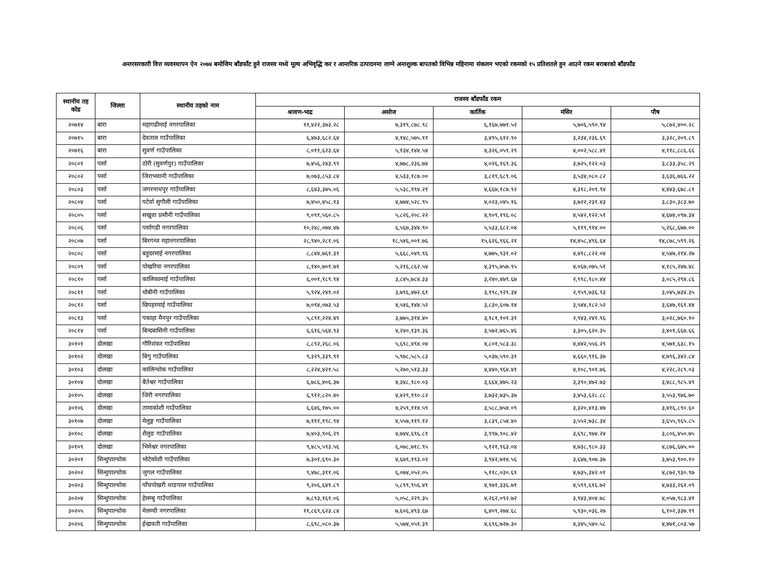अन्तरसरकारी वित्त व्यवस्थापन ऐन २०७४ बमोजिम बाँडफाँट हुने राजस्व मध्ये मूल्य अभिवृद्धि कर र आन्तरिक उत्पादनमा लाग्ने अन्तशुल्क बापतको विभिन्न महिनामा संकलन भएको रकमको १५ प्रतिशतले हुन आउने रकम बराबरको बाँडफाँड
| स्थानीय तह कोड | जिल्ला | स्थानीय तहको नाम | राजस्व बाँडफाँड रकम | | | | |
| --- | --- | --- | --- | --- | --- | --- | --- |
| | | | श्रावण-भाद्र | असोज | कार्तिक | मंसिर | पौष |
| २०७१४ | बारा | महागढीमाई नगरपालिका | ११,४२२,३७३.२८ | ७,३१९,८७८.९८ | ६,१६७,७७१.५२ | ५,७०६,५९०.९४ | ५,८७२,४००.२८ |
| २०७१५ | बारा | देवताल गाउँपालिका | ६,४७३,६८२.६४ | ४,१४८,५७५.११ | ३,४९५,६१२.९० | ३,२३४,२३६.६९ | ३,३२८,२०९.८९ |
| २०७१६ | बारा | सुवर्ण गाउँपालिका | ८,०११,६२३.६४ | ५,१३४,१४४.५४ | ४,३२६,०५९.२९ | ४,००२,५८८.४१ | ४,११८,८८६.६६ |
| २०८०१ | पर्सा | ठोरी (सुवर्णपुर) गाउँपालिका | ७,४५६,२४३.९९ | ४,७७८,२३६.७४ | ४,०२६,१६९.३६ | ३,७२५,१२२.०३ | ३,८३३,३५८.२९ |
| २०८०२ | पर्सा | जिराभवानी गाउँपालिका | ७,०७३,८५३.८४ | ४,५३३,१८७.०० | ३,८१९,६८९.०६ | ३,५३४,०८०.८२ | ३,६३६,७६६.२२ |
| २०८०३ | पर्सा | जगरनाथपुर गाउँपालिका | ८,६४३,३७५.०६ | ५,५३८,९९४.२१ | ४,६६७,१८७.९२ | ४,३१८,२०९.९४ | ४,४४३,६७८.८१ |
| २०८०४ | पर्सा | पटेर्वा सुगौली गाउँपालिका | ७,४५०,४५८.१३ | ४,७७४,५२८.९५ | ४,०२३,०४५.१६ | ३,७२२,२३१.४३ | ३,८३०,३८३.७० |
| २०८०५ | पर्सा | सखुवा प्रसौनी गाउँपालिका | ९,०९१,५६०.८५ | ५,८२६,२०८.२२ | ४,९०९,१९६.०८ | ४,५४२,१२२.५१ | ४,६७४,०९७.३४ |
| २०८०६ | पर्सा | पर्सागढी नगरपालिका | १०,२४८,०७४.४७ | ६,५६७,३४४.९० | ५,५३३,६८२.०४ | ५,११९,९१४.०० | ५,२६८,६७७.०० |
| २०८०७ | पर्सा | बिरगन्ज महानगरपालिका | २८,९४०,२८१.०६ | १८,५४६,००१.७६ | १५,६२६,९६६.२१ | १४,४५८,४९६.६४ | १४,८७८,५९९.२६ |
| २०८०८ | पर्सा | बहुदरमाई नगरपालिका | ८,८४४,७६१.३१ | ५,६६८,०४९.९६ | ४,७७५,९३१.०२ | ४,४१८,८२२.०४ | ४,५४७,२१४.२७ |
| २०८०९ | पर्सा | पोखरिया नगरपालिका | ८,१४०,७०१.७१ | ५,२१६,८६२.५४ | ४,३९५,७५७.९५ | ४,०६७,०७५.५१ | ४,१८५,२४७.४८ |
| २०८१० | पर्सा | कालिकामाई गाउँपालिका | ६,००१,१८९.९४ | ३,८४५,७८४.३३ | ३,२४०,४७९.६७ | २,९९८,१८०.४४ | ३,०८५,२९४.८६ |
| २०८११ | पर्सा | धोबीनी गाउँपालिका | ५,९२४,२४१.०२ | ३,७९६,४७२.६१ | ३,१९८,९२९.३४ | २,९५९,७३६.९३ | ३,०४५,७३४.३५ |
| २०८१२ | पर्सा | छिपहरमाई गाउँपालिका | ७,०९४,०७३.५३ | ४,५४६,१४४.५२ | ३,८३०,६०७.१४ | ३,५४४,१८२.५२ | ३,६४७,१६१.४४ |
| २०८१३ | पर्सा | पकाहा मैनपुर गाउँपालिका | ५,८९१,२२४.४९ | ३,७७५,३१४.४० | ३,१८१,१०१.३१ | २,९४३,२४१.९६ | ३,०२८,७६०.१० |
| २०८१४ | पर्सा | बिन्दबासिनी गाउँपालिका | ६,६१६,५६४.९३ | ४,२४०,१३९.३६ | ३,५७२,७६५.४६ | ३,३०५,६२०.३५ | ३,४०१,६६७.६६ |
| ३०१०१ | दोलखा | गौरिशंकर गाउँपालिका | ८,८९२,२६८.०६ | ५,६९८,४९४.०४ | ४,८०१,५८३.३८ | ४,४४२,५५६.२९ | ४,५७१,६३८.१५ |
| ३०१०२ | दोलखा | बिगु गाउँपालिका | ९,३२९,३३९.९१ | ५,९७८,५८५.८३ | ५,०३७,५९०.३१ | ४,६६०,९१६.३७ | ४,७९६,३४२.८४ |
| ३०१०३ | दोलखा | कालिन्चोक गाउँपालिका | ८,२२४,४२१.५८ | ५,२७०,५१३.३३ | ४,४४०,९६४.४१ | ४,१०८,९०१.७६ | ४,२२८,२८९.०३ |
| ३०१०४ | दोलखा | बैतेश्वर गाउँपालिका | ६,७८६,४०६.३७ | ४,३४८,९८०.०३ | ३,६६४,४७५.२३ | ३,३९०,४७२.७३ | ३,४८८,९८५.४९ |
| ३०१०५ | दोलखा | जिरी नगरपालिका | ६,९१२,८२०.४० | ४,४२९,९९०.८२ | ३,७३२,७३५.३७ | ३,४५३,६२८.८८ | ३,५५३,९७६.७० |
| ३०१०६ | दोलखा | तामाकोशी गाउँपालिका | ६,६४६,१७५.०० | ४,२५९,११४.५९ | ३,५८८,७५४.०९ | ३,३२०,४१३.४७ | ३,४१६,८९०.६० |
| ३०१०७ | दोलखा | मेलुङ्ग गाउँपालिका | ७,१११,१९८.९४ | ४,५५७,११९.१२ | ३,८३९,८५४.४० | ३,५५२,७३८.३४ | ३,६५५,९६५.८५ |
| ३०१०८ | दोलखा | शैलुङ गाउँपालिका | ७,४०३,९०६.२९ | ४,७४४,६९६.८१ | ३,९९७,९०८.४२ | ३,६९८,९७४.२४ | ३,८०६,४५०.७५ |
| ३०१०९ | दोलखा | भिमेश्वर नगरपालिका | ९,४८५,५९३.५६ | ६,०७८,७१८.९५ | ५,१२१,९६३.०४ | ४,७३८,९८०.३३ | ४,८७६,६७५.०० |
| ३०२०१ | सिन्धुपाल्चोक | भोटेकोशी गाउँपालिका | ७,३०१,६९०.३० | ४,६७९,१९३.०२ | ३,९४२,७१४.५६ | ३,६४७,९०७.३७ | ३,७५३,९००.१० |
| ३०२०२ | सिन्धुपाल्चोक | जुगल गाउँपालिका | ९,४७८,३११.०६ | ६,०७४,०५२.०५ | ५,११८,०३०.६९ | ४,७३५,३४२.०१ | ४,८७२,९३०.९७ |
| ३०२०३ | सिन्धुपाल्चोक | पाँचपोखरी थाङपाल गाउँपालिका | ९,२०६,६४१.८९ | ५,८९९,९५६.४१ | ४,९७१,३३६.७१ | ४,५९९,६१६.७२ | ४,७३३,२६२.०९ |
| ३०२०४ | सिन्धुपाल्चोक | हेलम्बु गाउँपालिका | ७,८९३,१६१.०६ | ५,०५८,२२९.३५ | ४,२६२,०९२.७२ | ३,९४३,४०४.७८ | ४,०५७,९८३.४१ |
| ३०२०५ | सिन्धुपाल्चोक | मेलम्ची नगरपालिका | ११,८६९,६२३.८४ | ७,६०६,४९३.६७ | ६,४०९,२७४.६८ | ५,९३०,०३६.२७ | ६,१०२,३३७.९९ |
| ३०२०६ | सिन्धुपाल्चोक | ईन्द्रावती गाउँपालिका | ८,६९८,०८०.३७ | ५,५७४,०५१.३९ | ४,६९६,७२७.३० | ४,३४५,५४०.५८ | ४,४७१,८०३.५७ |